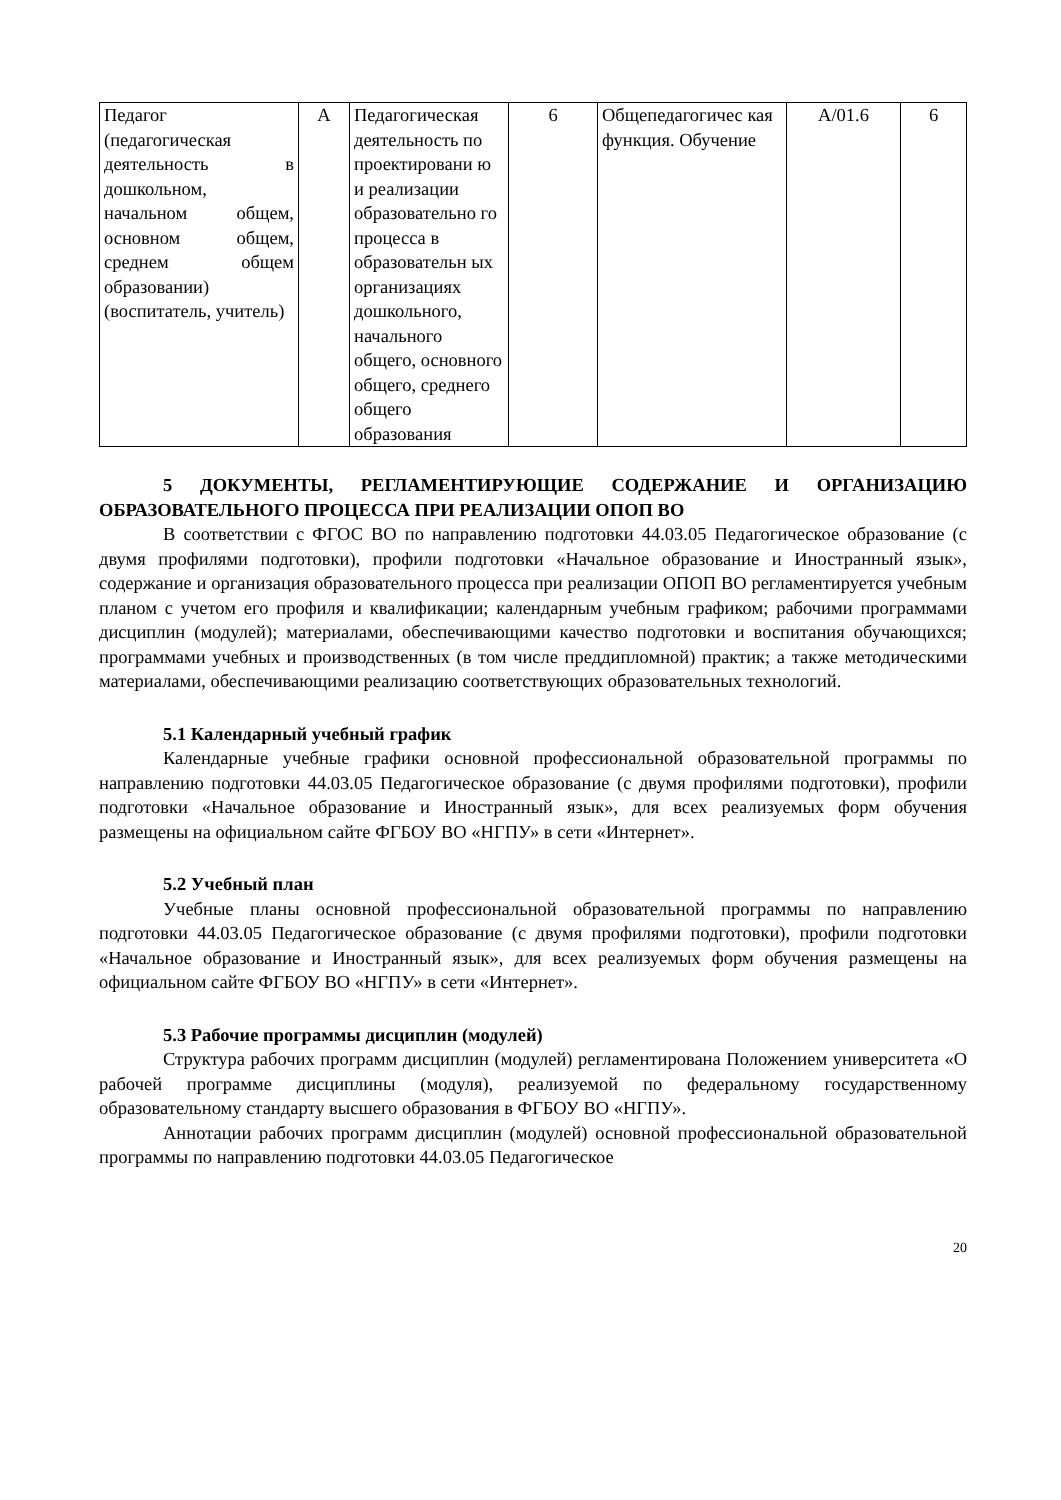| Педагог (педагогическая деятельность в дошкольном, начальном общем, основном общем, среднем общем образовании) (воспитатель, учитель) | А | Педагогическая деятельность по проектировани ю и реализации образовательно го процесса в образовательн ых организациях дошкольного, начального общего, основного общего, среднего общего образования | 6 | Общепедагогичес кая функция. Обучение | A/01.6 | 6 |
5 ДОКУМЕНТЫ, РЕГЛАМЕНТИРУЮЩИЕ СОДЕРЖАНИЕ И ОРГАНИЗАЦИЮ ОБРАЗОВАТЕЛЬНОГО ПРОЦЕССА ПРИ РЕАЛИЗАЦИИ ОПОП ВО
В соответствии с ФГОС ВО по направлению подготовки 44.03.05 Педагогическое образование (с двумя профилями подготовки), профили подготовки «Начальное образование и Иностранный язык», содержание и организация образовательного процесса при реализации ОПОП ВО регламентируется учебным планом с учетом его профиля и квалификации; календарным учебным графиком; рабочими программами дисциплин (модулей); материалами, обеспечивающими качество подготовки и воспитания обучающихся; программами учебных и производственных (в том числе преддипломной) практик; а также методическими материалами, обеспечивающими реализацию соответствующих образовательных технологий.
5.1 Календарный учебный график
Календарные учебные графики основной профессиональной образовательной программы по направлению подготовки 44.03.05 Педагогическое образование (с двумя профилями подготовки), профили подготовки «Начальное образование и Иностранный язык», для всех реализуемых форм обучения размещены на официальном сайте ФГБОУ ВО «НГПУ» в сети «Интернет».
5.2 Учебный план
Учебные планы основной профессиональной образовательной программы по направлению подготовки 44.03.05 Педагогическое образование (с двумя профилями подготовки), профили подготовки «Начальное образование и Иностранный язык», для всех реализуемых форм обучения размещены на официальном сайте ФГБОУ ВО «НГПУ» в сети «Интернет».
5.3 Рабочие программы дисциплин (модулей)
Структура рабочих программ дисциплин (модулей) регламентирована Положением университета «О рабочей программе дисциплины (модуля), реализуемой по федеральному государственному образовательному стандарту высшего образования в ФГБОУ ВО «НГПУ».
Аннотации рабочих программ дисциплин (модулей) основной профессиональной образовательной программы по направлению подготовки 44.03.05 Педагогическое
20